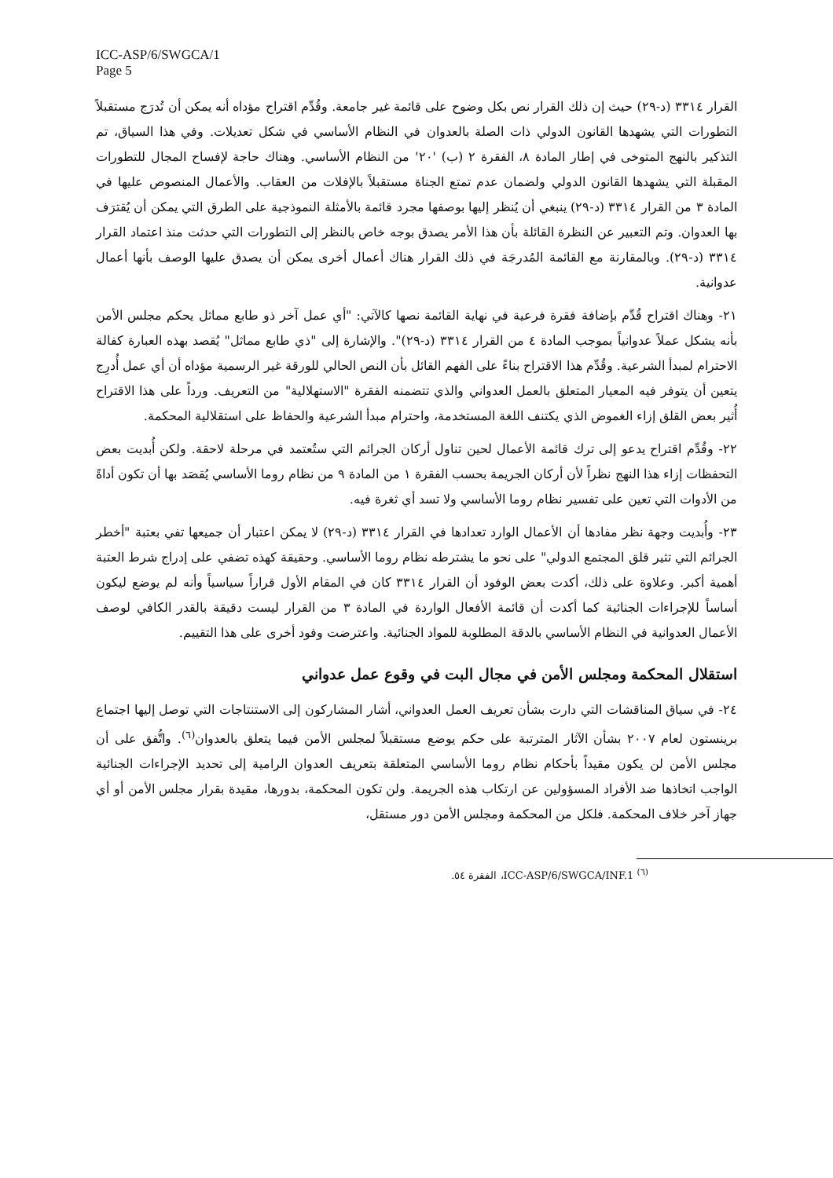ICC-ASP/6/SWGCA/1
Page 5
القرار ٣٣١٤ (د-٢٩) حيث إن ذلك القرار نص بكل وضوح على قائمة غير جامعة. وقُدِّم اقتراح مؤداه أنه يمكن أن تُدرَج مستقبلاً التطورات التي يشهدها القانون الدولي ذات الصلة بالعدوان في النظام الأساسي في شكل تعديلات. وفي هذا السياق، تم التذكير بالنهج المتوخى في إطار المادة ٨، الفقرة ٢ (ب) '٢٠' من النظام الأساسي. وهناك حاجة لإفساح المجال للتطورات المقبلة التي يشهدها القانون الدولي ولضمان عدم تمتع الجناة مستقبلاً بالإفلات من العقاب. والأعمال المنصوص عليها في المادة ٣ من القرار ٣٣١٤ (د-٢٩) ينبغي أن يُنظر إليها بوصفها مجرد قائمة بالأمثلة النموذجية على الطرق التي يمكن أن يُقترَف بها العدوان. وتم التعبير عن النظرة القائلة بأن هذا الأمر يصدق بوجه خاص بالنظر إلى التطورات التي حدثت منذ اعتماد القرار ٣٣١٤ (د-٢٩). وبالمقارنة مع القائمة المُدرجَة في ذلك القرار هناك أعمال أخرى يمكن أن يصدق عليها الوصف بأنها أعمال عدوانية.
٢١- وهناك اقتراح قُدِّم بإضافة فقرة فرعية في نهاية القائمة نصها كالآتي: "أي عمل آخر ذو طابع مماثل يحكم مجلس الأمن بأنه يشكل عملاً عدوانياً بموجب المادة ٤ من القرار ٣٣١٤ (د-٢٩)". والإشارة إلى "ذي طابع مماثل" يُقصد بهذه العبارة كفالة الاحترام لمبدأ الشرعية. وقُدِّم هذا الاقتراح بناءً على الفهم القائل بأن النص الحالي للورقة غير الرسمية مؤداه أن أي عمل أُدرِج يتعين أن يتوفر فيه المعيار المتعلق بالعمل العدواني والذي تتضمنه الفقرة "الاستهلالية" من التعريف. ورداً على هذا الاقتراح أُثير بعض القلق إزاء الغموض الذي يكتنف اللغة المستخدمة، واحترام مبدأ الشرعية والحفاظ على استقلالية المحكمة.
٢٢- وقُدِّم اقتراح يدعو إلى ترك قائمة الأعمال لحين تناول أركان الجرائم التي ستُعتمد في مرحلة لاحقة. ولكن أُبديت بعض التحفظات إزاء هذا النهج نظراً لأن أركان الجريمة بحسب الفقرة ١ من المادة ٩ من نظام روما الأساسي يُقصَد بها أن تكون أداةً من الأدوات التي تعين على تفسير نظام روما الأساسي ولا تسد أي ثغرة فيه.
٢٣- وأُبديت وجهة نظر مفادها أن الأعمال الوارد تعدادها في القرار ٣٣١٤ (د-٢٩) لا يمكن اعتبار أن جميعها تفي بعتبة "أخطر الجرائم التي تثير قلق المجتمع الدولي" على نحو ما يشترطه نظام روما الأساسي. وحقيقة كهذه تضفي على إدراج شرط العتبة أهمية أكبر. وعلاوة على ذلك، أكدت بعض الوفود أن القرار ٣٣١٤ كان في المقام الأول قراراً سياسياً وأنه لم يوضع ليكون أساساً للإجراءات الجنائية كما أكدت أن قائمة الأفعال الواردة في المادة ٣ من القرار ليست دقيقة بالقدر الكافي لوصف الأعمال العدوانية في النظام الأساسي بالدقة المطلوبة للمواد الجنائية. واعترضت وفود أخرى على هذا التقييم.
استقلال المحكمة ومجلس الأمن في مجال البت في وقوع عمل عدواني
٢٤- في سياق المناقشات التي دارت بشأن تعريف العمل العدواني، أشار المشاركون إلى الاستنتاجات التي توصل إليها اجتماع برينستون لعام ٢٠٠٧ بشأن الآثار المترتبة على حكم يوضع مستقبلاً لمجلس الأمن فيما يتعلق بالعدوان<sup>(٦)</sup>. واتُّفق على أن مجلس الأمن لن يكون مقيداً بأحكام نظام روما الأساسي المتعلقة بتعريف العدوان الرامية إلى تحديد الإجراءات الجنائية الواجب اتخاذها ضد الأفراد المسؤولين عن ارتكاب هذه الجريمة. ولن تكون المحكمة، بدورها، مقيدة بقرار مجلس الأمن أو أي جهاز آخر خلاف المحكمة. فلكل من المحكمة ومجلس الأمن دور مستقل،
<sup>(٦)</sup> ICC-ASP/6/SWGCA/INF.1، الفقرة ٥٤.